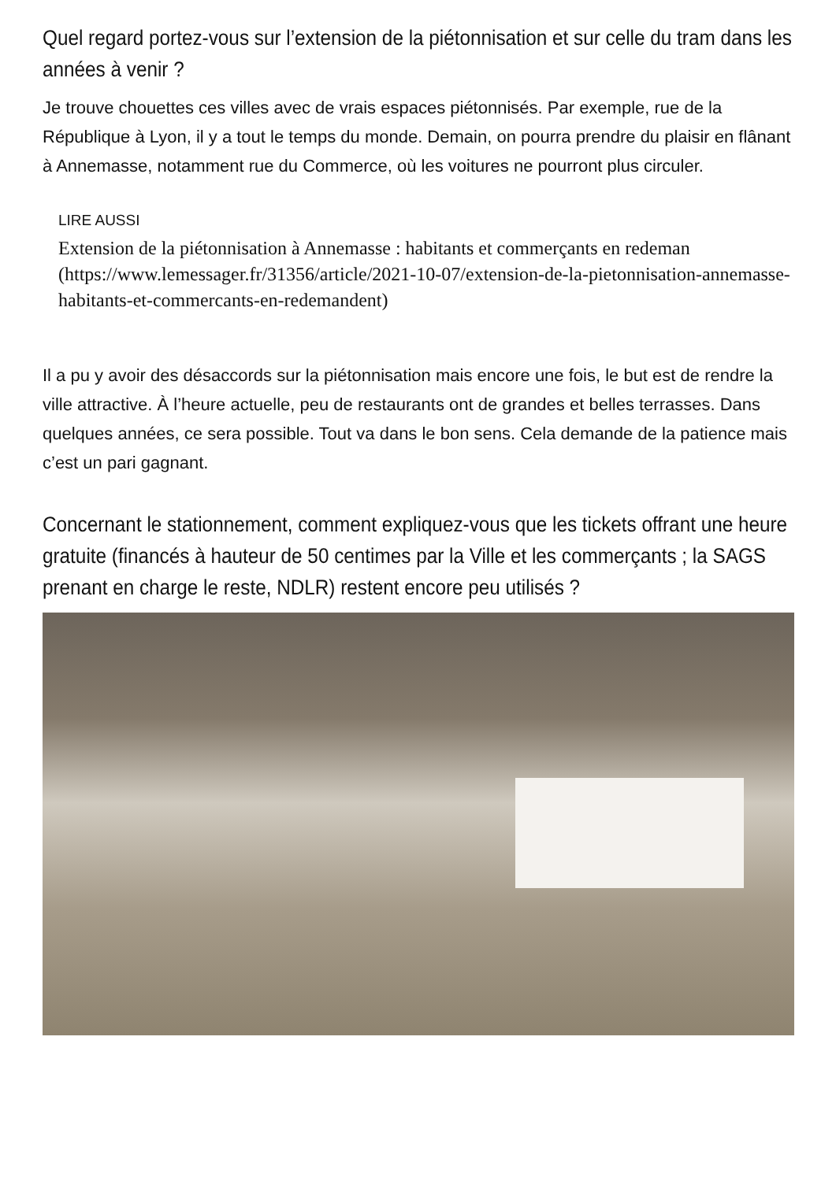Quel regard portez-vous sur l’extension de la piétonnisation et sur celle du tram dans les années à venir ?
Je trouve chouettes ces villes avec de vrais espaces piétonnisés. Par exemple, rue de la République à Lyon, il y a tout le temps du monde. Demain, on pourra prendre du plaisir en flânant à Annemasse, notamment rue du Commerce, où les voitures ne pourront plus circuler.
LIRE AUSSI
Extension de la piétonnisation à Annemasse : habitants et commerçants en redeman (https://www.lemessager.fr/31356/article/2021-10-07/extension-de-la-pietonnisation-annemasse-habitants-et-commercants-en-redemandent)
Il a pu y avoir des désaccords sur la piétonnisation mais encore une fois, le but est de rendre la ville attractive. À l’heure actuelle, peu de restaurants ont de grandes et belles terrasses. Dans quelques années, ce sera possible. Tout va dans le bon sens. Cela demande de la patience mais c’est un pari gagnant.
Concernant le stationnement, comment expliquez-vous que les tickets offrant une heure gratuite (financés à hauteur de 50 centimes par la Ville et les commerçants ; la SAGS prenant en charge le reste, NDLR) restent encore peu utilisés ?